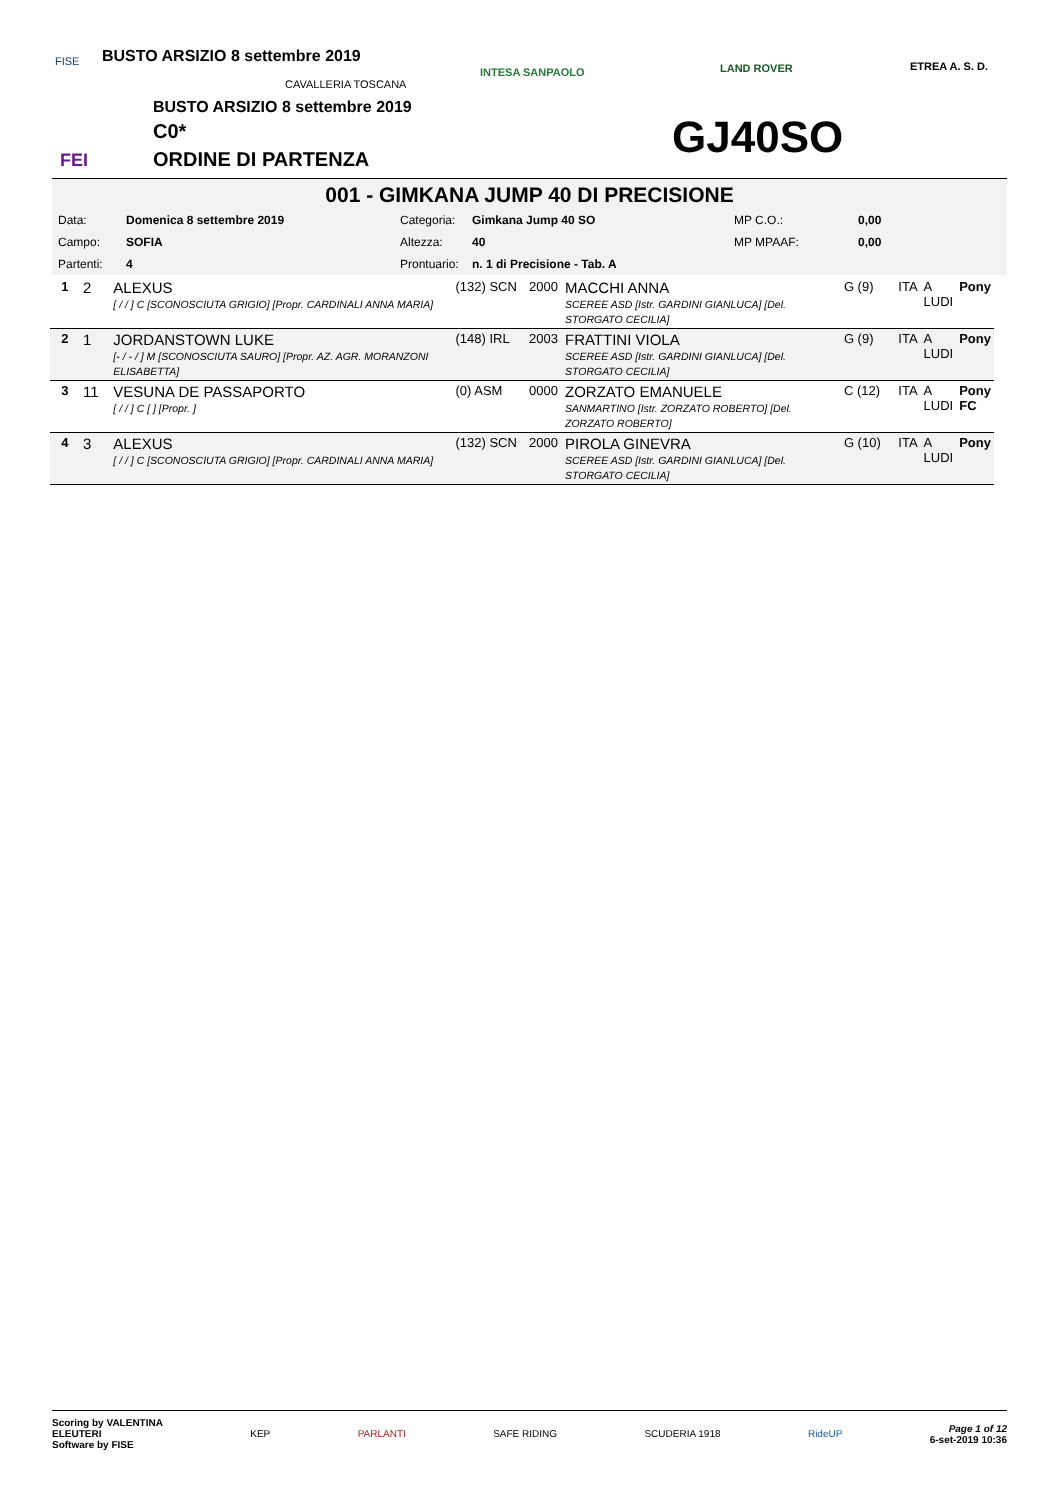FISE
FEI
CAVALLERIA TOSCANA
INTESA SANPAOLO LAND ROVER ETREA A. S. D.
BUSTO ARSIZIO 8 settembre 2019
C0*
ORDINE DI PARTENZA
BUSTO ARSIZIO 8 settembre 2019
GJ40SO
001 - GIMKANA JUMP 40 DI PRECISIONE
| Data: | Domenica 8 settembre 2019 | Categoria: | Gimkana Jump 40 SO | MP C.O.: | 0,00 |
| Campo: | SOFIA | Altezza: | 40 | MP MPAAF: | 0,00 |
| Partenti: | 4 | Prontuario: | n. 1 di Precisione - Tab. A | | |
| 1 | 2 | ALEXUS [ / / ] C [SCONOSCIUTA GRIGIO] [Propr. CARDINALI ANNA MARIA] | (132) SCN | 2000 | MACCHI ANNA SCEREE ASD [Istr. GARDINI GIANLUCA] [Del. STORGATO CECILIA] | G (9) | ITA | A LUDI | Pony |
| 2 | 1 | JORDANSTOWN LUKE [- / - / ] M [SCONOSCIUTA SAURO] [Propr. AZ. AGR. MORANZONI ELISABETTA] | (148) IRL | 2003 | FRATTINI VIOLA SCEREE ASD [Istr. GARDINI GIANLUCA] [Del. STORGATO CECILIA] | G (9) | ITA | A LUDI | Pony |
| 3 | 11 | VESUNA DE PASSAPORTO [ / / ] C [ ] [Propr. ] | (0) ASM | 0000 | ZORZATO EMANUELE SANMARTINO [Istr. ZORZATO ROBERTO] [Del. ZORZATO ROBERTO] | C (12) | ITA | A LUDI | Pony FC |
| 4 | 3 | ALEXUS [ / / ] C [SCONOSCIUTA GRIGIO] [Propr. CARDINALI ANNA MARIA] | (132) SCN | 2000 | PIROLA GINEVRA SCEREE ASD [Istr. GARDINI GIANLUCA] [Del. STORGATO CECILIA] | G (10) | ITA | A LUDI | Pony |
Scoring by VALENTINA
ELEUTERI
Software by FISE
KEP PARLANTI SAFE RIDING SCUDERIA 1918 RideUP
Page 1 of 12
6-set-2019 10:36